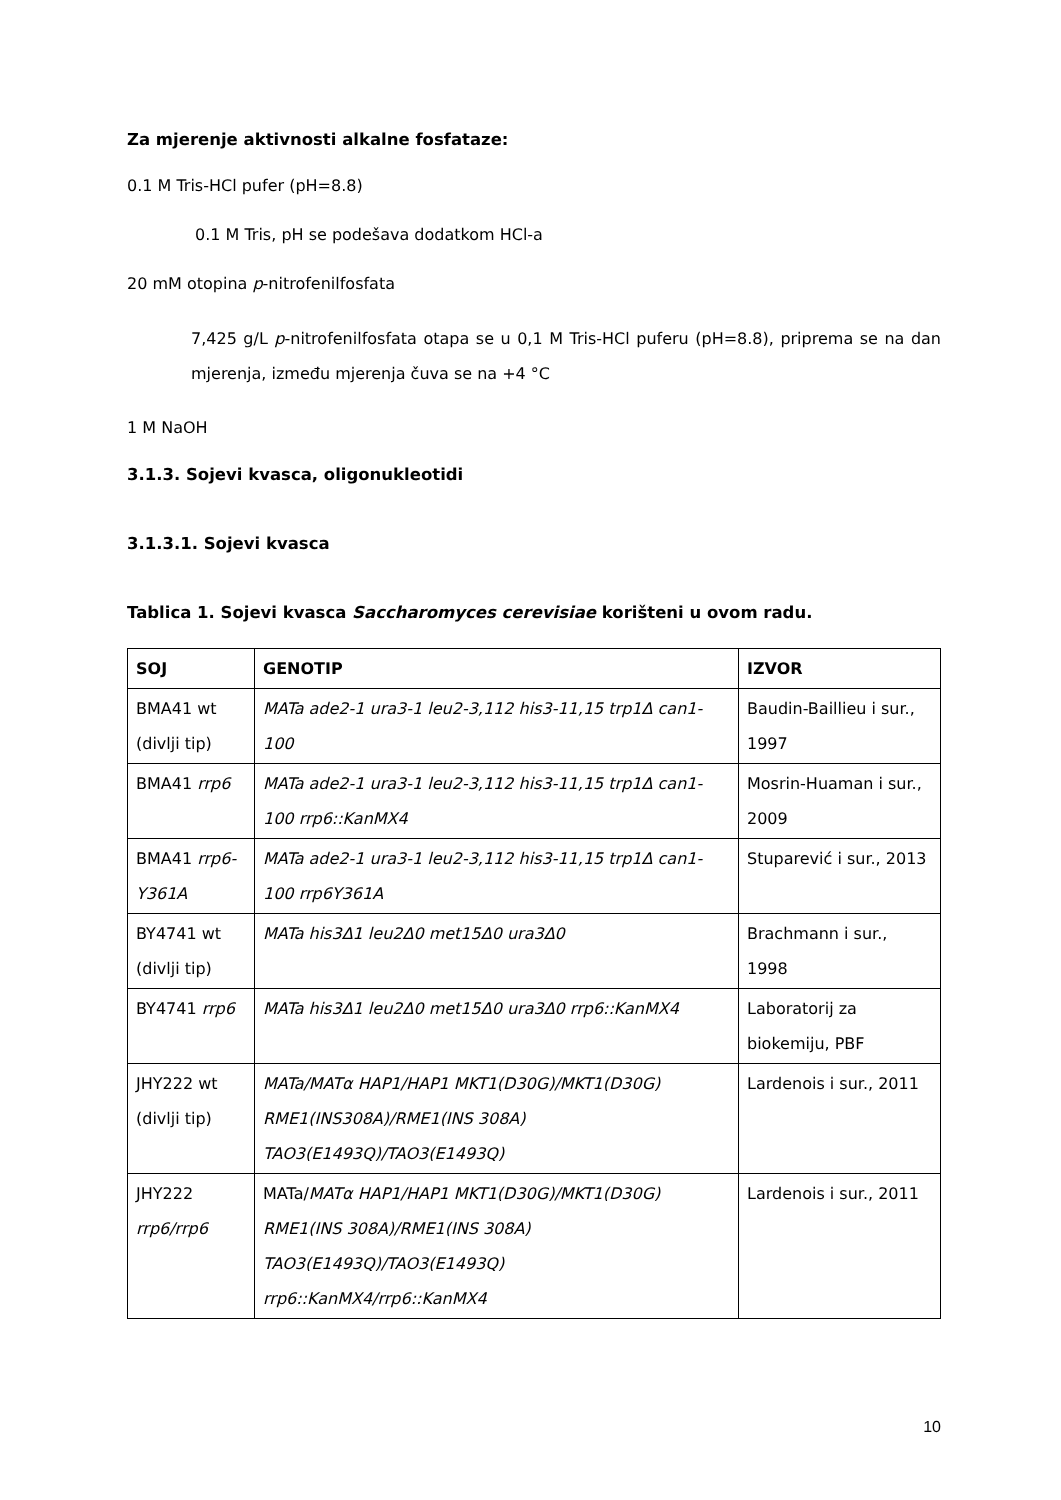Za mjerenje aktivnosti alkalne fosfataze:
0.1 M Tris-HCl pufer (pH=8.8)
0.1 M Tris, pH se podešava dodatkom HCl-a
20 mM otopina p-nitrofenilfosfata
7,425 g/L p-nitrofenilfosfata otapa se u 0,1 M Tris-HCl puferu (pH=8.8), priprema se na dan mjerenja, između mjerenja čuva se na +4 °C
1 M NaOH
3.1.3. Sojevi kvasca, oligonukleotidi
3.1.3.1. Sojevi kvasca
Tablica 1. Sojevi kvasca Saccharomyces cerevisiae korišteni u ovom radu.
| SOJ | GENOTIP | IZVOR |
| --- | --- | --- |
| BMA41 wt (divlji tip) | MATa ade2-1 ura3-1 leu2-3,112 his3-11,15 trp1Δ can1-100 | Baudin-Baillieu i sur., 1997 |
| BMA41 rrp6 | MATa ade2-1 ura3-1 leu2-3,112 his3-11,15 trp1Δ can1-100 rrp6::KanMX4 | Mosrin-Huaman i sur., 2009 |
| BMA41 rrp6-Y361A | MATa ade2-1 ura3-1 leu2-3,112 his3-11,15 trp1Δ can1-100 rrp6Y361A | Stuparević i sur., 2013 |
| BY4741 wt (divlji tip) | MATa his3Δ1 leu2Δ0 met15Δ0 ura3Δ0 | Brachmann i sur., 1998 |
| BY4741 rrp6 | MATa his3Δ1 leu2Δ0 met15Δ0 ura3Δ0 rrp6::KanMX4 | Laboratorij za biokemiju, PBF |
| JHY222 wt (divlji tip) | MATa/MATα HAP1/HAP1 MKT1(D30G)/MKT1(D30G) RME1(INS308A)/RME1(INS 308A) TAO3(E1493Q)/TAO3(E1493Q) | Lardenois i sur., 2011 |
| JHY222 rrp6/rrp6 | MATa/ MATα HAP1/HAP1 MKT1(D30G)/MKT1(D30G) RME1(INS 308A)/RME1(INS 308A) TAO3(E1493Q)/TAO3(E1493Q) rrp6::KanMX4/rrp6::KanMX4 | Lardenois i sur., 2011 |
10